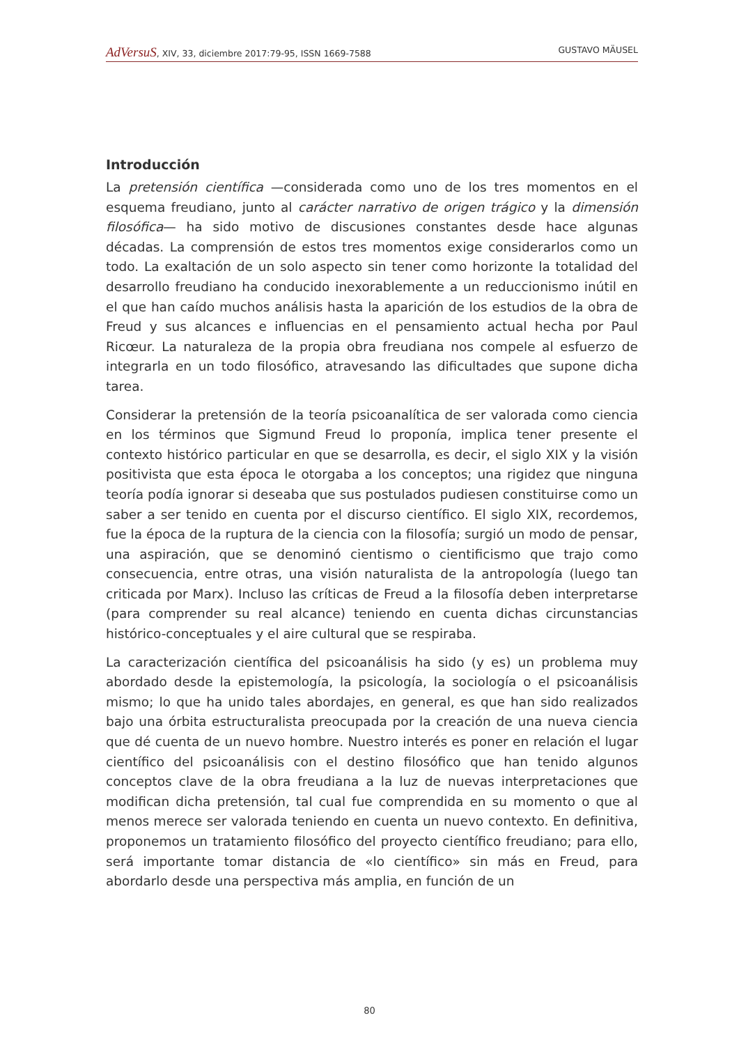AdVersuS, XIV, 33, diciembre 2017:79-95, ISSN 1669-7588 GUSTAVO MÄUSEL
Introducción
La pretensión científica —considerada como uno de los tres momentos en el esquema freudiano, junto al carácter narrativo de origen trágico y la dimensión filosófica— ha sido motivo de discusiones constantes desde hace algunas décadas. La comprensión de estos tres momentos exige considerarlos como un todo. La exaltación de un solo aspecto sin tener como horizonte la totalidad del desarrollo freudiano ha conducido inexorablemente a un reduccionismo inútil en el que han caído muchos análisis hasta la aparición de los estudios de la obra de Freud y sus alcances e influencias en el pensamiento actual hecha por Paul Ricœur. La naturaleza de la propia obra freudiana nos compele al esfuerzo de integrarla en un todo filosófico, atravesando las dificultades que supone dicha tarea.
Considerar la pretensión de la teoría psicoanalítica de ser valorada como ciencia en los términos que Sigmund Freud lo proponía, implica tener presente el contexto histórico particular en que se desarrolla, es decir, el siglo XIX y la visión positivista que esta época le otorgaba a los conceptos; una rigidez que ninguna teoría podía ignorar si deseaba que sus postulados pudiesen constituirse como un saber a ser tenido en cuenta por el discurso científico. El siglo XIX, recordemos, fue la época de la ruptura de la ciencia con la filosofía; surgió un modo de pensar, una aspiración, que se denominó cientismo o cientificismo que trajo como consecuencia, entre otras, una visión naturalista de la antropología (luego tan criticada por Marx). Incluso las críticas de Freud a la filosofía deben interpretarse (para comprender su real alcance) teniendo en cuenta dichas circunstancias histórico-conceptuales y el aire cultural que se respiraba.
La caracterización científica del psicoanálisis ha sido (y es) un problema muy abordado desde la epistemología, la psicología, la sociología o el psicoanálisis mismo; lo que ha unido tales abordajes, en general, es que han sido realizados bajo una órbita estructuralista preocupada por la creación de una nueva ciencia que dé cuenta de un nuevo hombre. Nuestro interés es poner en relación el lugar científico del psicoanálisis con el destino filosófico que han tenido algunos conceptos clave de la obra freudiana a la luz de nuevas interpretaciones que modifican dicha pretensión, tal cual fue comprendida en su momento o que al menos merece ser valorada teniendo en cuenta un nuevo contexto. En definitiva, proponemos un tratamiento filosófico del proyecto científico freudiano; para ello, será importante tomar distancia de «lo científico» sin más en Freud, para abordarlo desde una perspectiva más amplia, en función de un
80